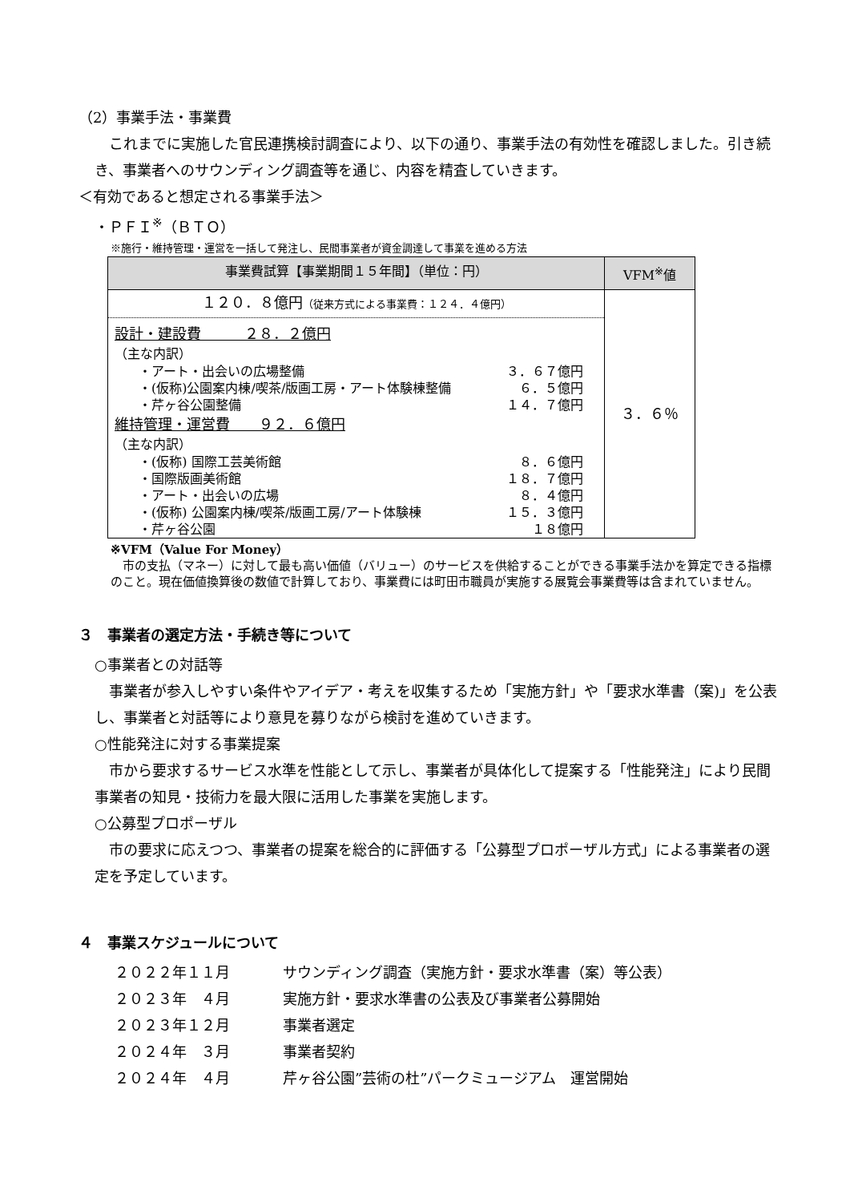（2）事業手法・事業費
　これまでに実施した官民連携検討調査により、以下の通り、事業手法の有効性を確認しました。引き続き、事業者へのサウンディング調査等を通じ、内容を精査していきます。
＜有効であると想定される事業手法＞
・ＰＦＩ<sup>※</sup>（ＢＴＯ）
※施行・維持管理・運営を一括して発注し、民間事業者が資金調達して事業を進める方法
| 事業費試算【事業期間１５年間】（単位：円） | VFM<sup>※</sup>値 |
| --- | --- |
| １２０．８億円 （従来方式による事業費：１２４．４億円） 設計・建設費 ２８．２億円 （主な内訳） ・アート・出会いの広場整備 ３．６７億円 ・(仮称)公園案内棟/喫茶/版画工房・アート体験棟整備 ６．５億円 ・芹ヶ谷公園整備 １４．７億円 維持管理・運営費 ９２．６億円 （主な内訳） ・(仮称) 国際工芸美術館 ８．６億円 ・国際版画美術館 １８．７億円 ・アート・出会いの広場 ８．４億円 ・(仮称) 公園案内棟/喫茶/版画工房/アート体験棟 １５．３億円 ・芹ヶ谷公園 １８億円 | ３．６％ |
※VFM（Value For Money）
　市の支払（マネー）に対して最も高い価値（バリュー）のサービスを供給することができる事業手法かを算定できる指標のこと。現在価値換算後の数値で計算しており、事業費には町田市職員が実施する展覧会事業費等は含まれていません。
３　事業者の選定方法・手続き等について
○事業者との対話等
　事業者が参入しやすい条件やアイデア・考えを収集するため「実施方針」や「要求水準書（案)」を公表し、事業者と対話等により意見を募りながら検討を進めていきます。
○性能発注に対する事業提案
　市から要求するサービス水準を性能として示し、事業者が具体化して提案する「性能発注」により民間事業者の知見・技術力を最大限に活用した事業を実施します。
○公募型プロポーザル
　市の要求に応えつつ、事業者の提案を総合的に評価する「公募型プロポーザル方式」による事業者の選定を予定しています。
４　事業スケジュールについて
２０２２年１１月 サウンディング調査（実施方針・要求水準書（案）等公表）
２０２３年　４月 実施方針・要求水準書の公表及び事業者公募開始
２０２３年１２月 事業者選定
２０２４年　３月 事業者契約
２０２４年　４月 芹ヶ谷公園”芸術の杜”パークミュージアム　運営開始